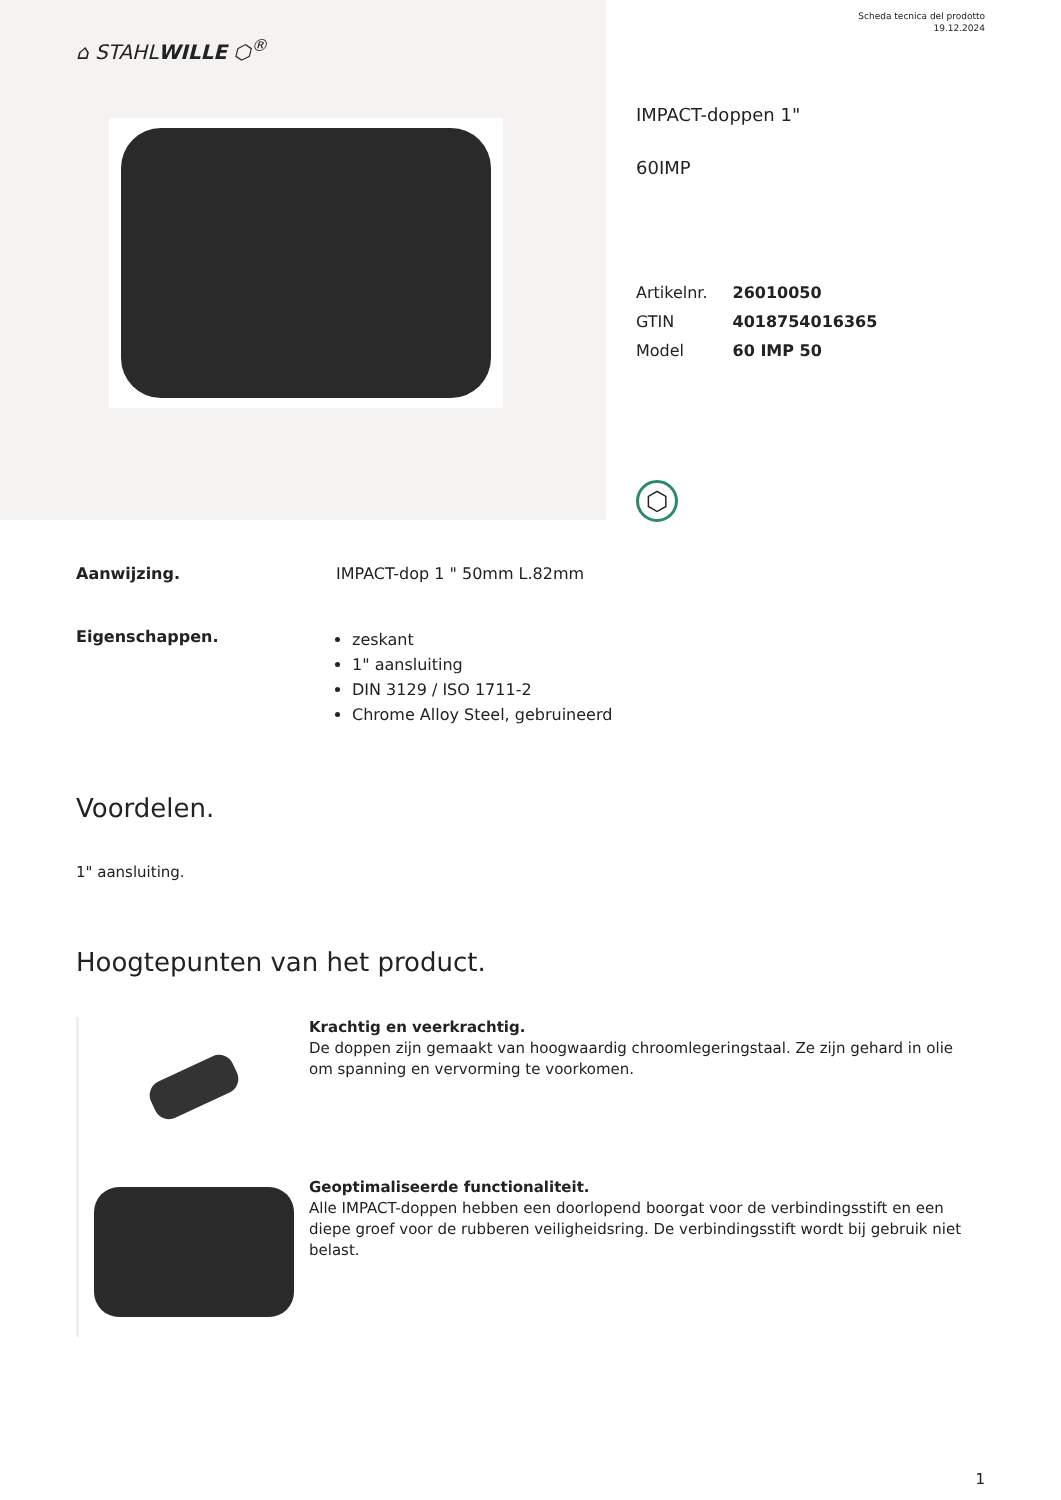⌂ STAHLWILLE ⬡<sup>®</sup>
Scheda tecnica del prodotto
19.12.2024
IMPACT-doppen 1"
60IMP
| Artikelnr. | 26010050 |
| GTIN | 4018754016365 |
| Model | 60 IMP 50 |
⬡
Aanwijzing. IMPACT-dop 1 " 50mm L.82mm
Eigenschappen.
zeskant
1" aansluiting
DIN 3129 / ISO 1711-2
Chrome Alloy Steel, gebruineerd
Voordelen.
1" aansluiting.
Hoogtepunten van het product.
Krachtig en veerkrachtig.
De doppen zijn gemaakt van hoogwaardig chroomlegeringstaal. Ze zijn gehard in olie om spanning en vervorming te voorkomen.
Geoptimaliseerde functionaliteit.
Alle IMPACT-doppen hebben een doorlopend boorgat voor de verbindingsstift en een diepe groef voor de rubberen veiligheidsring. De verbindingsstift wordt bij gebruik niet belast.
1